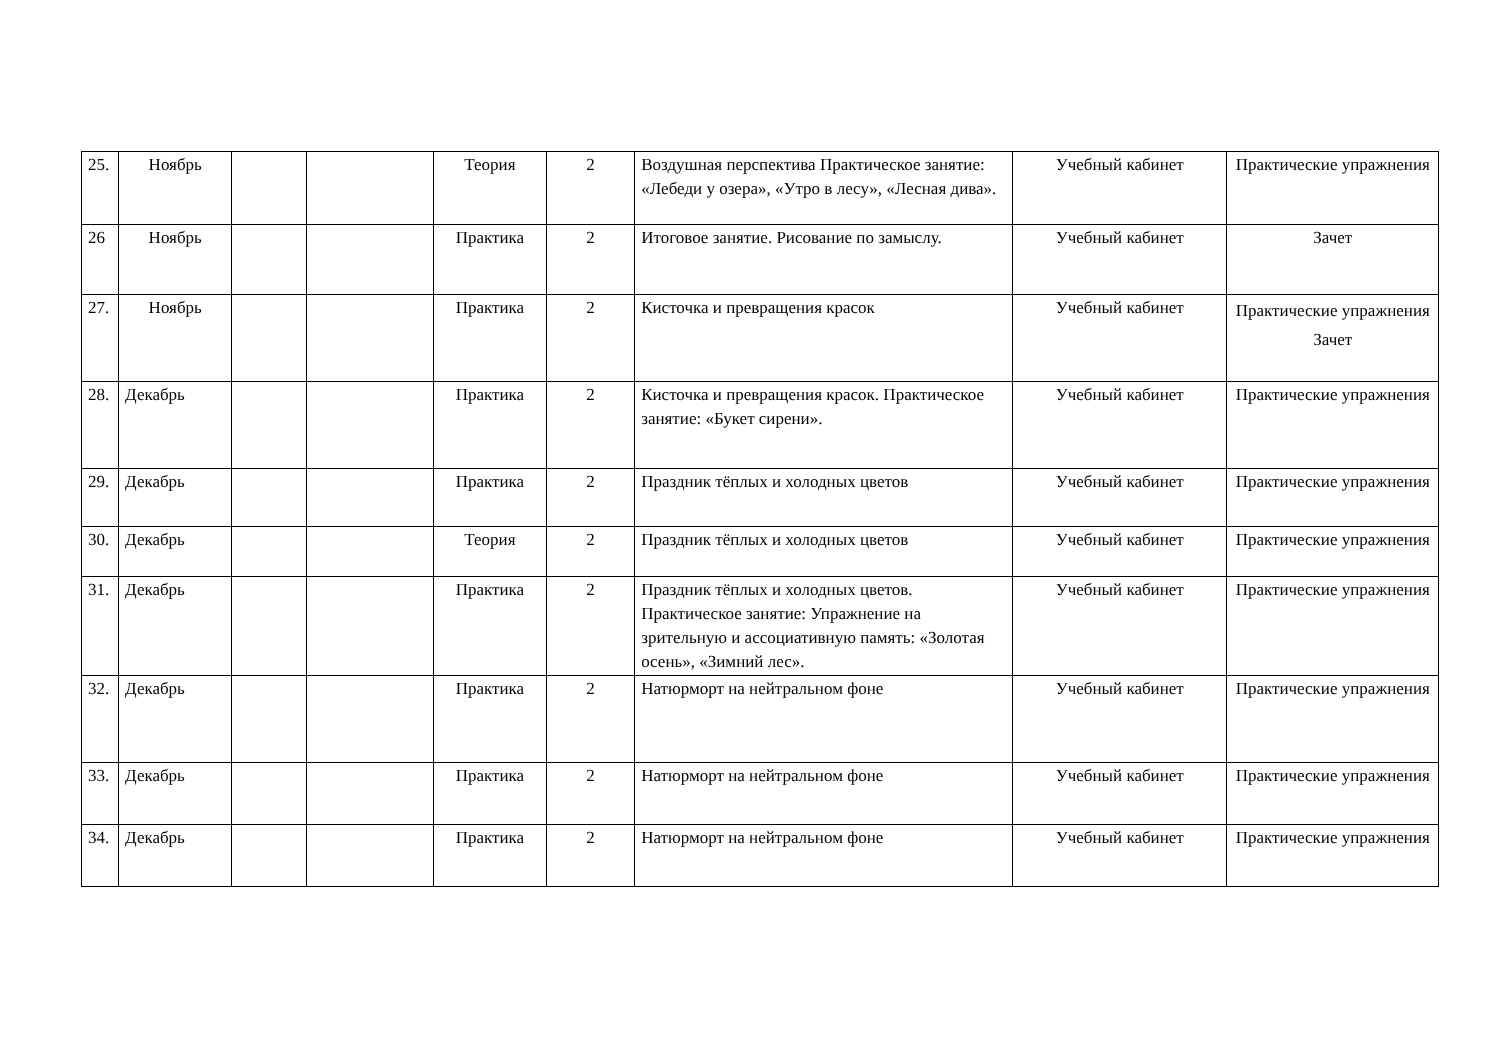| 25. | Ноябрь | | | Теория | 2 | Воздушная перспектива Практическое занятие: «Лебеди у озера», «Утро в лесу», «Лесная дива». | Учебный кабинет | Практические упражнения |
| 26 | Ноябрь | | | Практика | 2 | Итоговое занятие. Рисование по замыслу. | Учебный кабинет | Зачет |
| 27. | Ноябрь | | | Практика | 2 | Кисточка и превращения красок | Учебный кабинет | Практические упражнения Зачет |
| 28. | Декабрь | | | Практика | 2 | Кисточка и превращения красок. Практическое занятие: «Букет сирени». | Учебный кабинет | Практические упражнения |
| 29. | Декабрь | | | Практика | 2 | Праздник тёплых и холодных цветов | Учебный кабинет | Практические упражнения |
| 30. | Декабрь | | | Теория | 2 | Праздник тёплых и холодных цветов | Учебный кабинет | Практические упражнения |
| 31. | Декабрь | | | Практика | 2 | Праздник тёплых и холодных цветов. Практическое занятие: Упражнение на зрительную и ассоциативную память: «Золотая осень», «Зимний лес». | Учебный кабинет | Практические упражнения |
| 32. | Декабрь | | | Практика | 2 | Натюрморт на нейтральном фоне | Учебный кабинет | Практические упражнения |
| 33. | Декабрь | | | Практика | 2 | Натюрморт на нейтральном фоне | Учебный кабинет | Практические упражнения |
| 34. | Декабрь | | | Практика | 2 | Натюрморт на нейтральном фоне | Учебный кабинет | Практические упражнения |